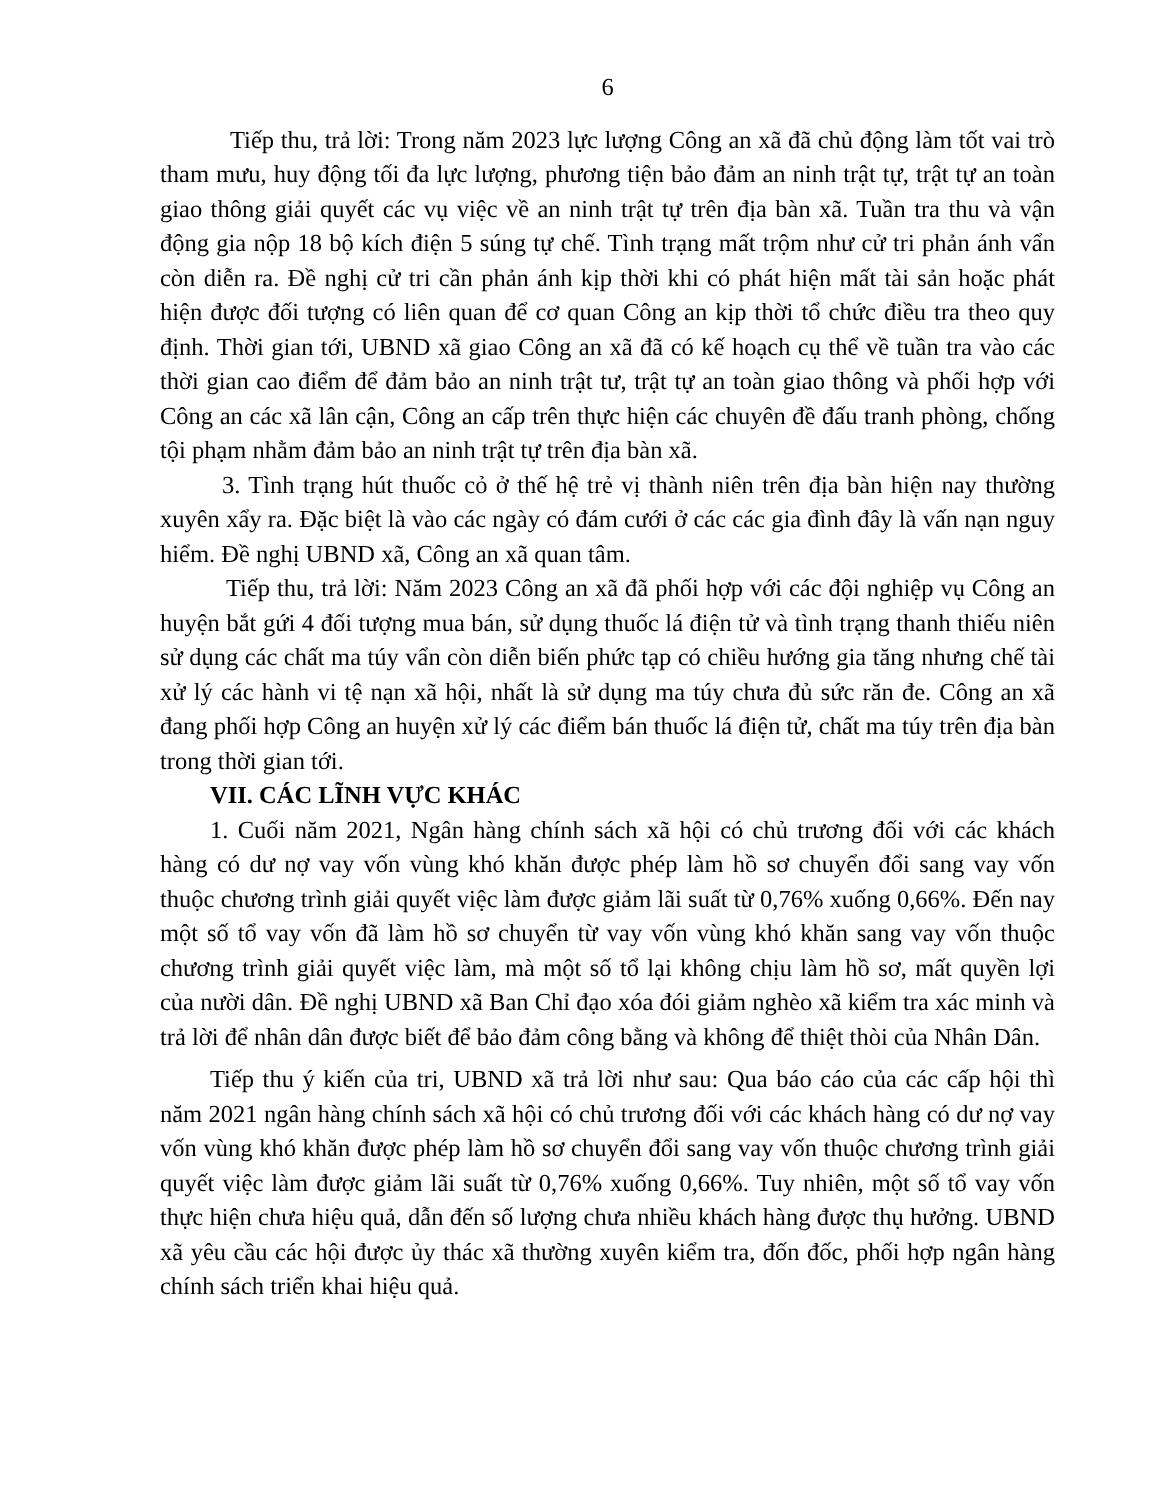6
Tiếp thu, trả lời: Trong năm 2023 lực lượng Công an xã đã chủ động làm tốt vai trò tham mưu, huy động tối đa lực lượng, phương tiện bảo đảm an ninh trật tự, trật tự an toàn giao thông giải quyết các vụ việc về an ninh trật tự trên địa bàn xã. Tuần tra thu và vận động gia nộp 18 bộ kích điện 5 súng tự chế. Tình trạng mất trộm như cử tri phản ánh vẩn còn diễn ra. Đề nghị cử tri cần phản ánh kịp thời khi có phát hiện mất tài sản hoặc phát hiện được đối tượng có liên quan để cơ quan Công an kịp thời tổ chức điều tra theo quy định. Thời gian tới, UBND xã giao Công an xã đã có kế hoạch cụ thể về tuần tra vào các thời gian cao điểm để đảm bảo an ninh trật tư, trật tự an toàn giao thông và phối hợp với Công an các xã lân cận, Công an cấp trên thực hiện các chuyên đề đấu tranh phòng, chống tội phạm nhằm đảm bảo an ninh trật tự trên địa bàn xã.
3. Tình trạng hút thuốc cỏ ở thế hệ trẻ vị thành niên trên địa bàn hiện nay thường xuyên xẩy ra. Đặc biệt là vào các ngày có đám cưới ở các các gia đình đây là vấn nạn nguy hiểm. Đề nghị UBND xã, Công an xã quan tâm.
Tiếp thu, trả lời: Năm 2023 Công an xã đã phối hợp với các đội nghiệp vụ Công an huyện bắt gứi 4 đối tượng mua bán, sử dụng thuốc lá điện tử và tình trạng thanh thiếu niên sử dụng các chất ma túy vẩn còn diễn biến phức tạp có chiều hướng gia tăng nhưng chế tài xử lý các hành vi tệ nạn xã hội, nhất là sử dụng ma túy chưa đủ sức răn đe. Công an xã đang phối hợp Công an huyện xử lý các điểm bán thuốc lá điện tử, chất ma túy trên địa bàn trong thời gian tới.
VII. CÁC LĨNH VỰC KHÁC
1. Cuối năm 2021, Ngân hàng chính sách xã hội có chủ trương đối với các khách hàng có dư nợ vay vốn vùng khó khăn được phép làm hồ sơ chuyển đổi sang vay vốn thuộc chương trình giải quyết việc làm được giảm lãi suất từ 0,76% xuống 0,66%. Đến nay một số tổ vay vốn đã làm hồ sơ chuyển từ vay vốn vùng khó khăn sang vay vốn thuộc chương trình giải quyết việc làm, mà một số tổ lại không chịu làm hồ sơ, mất quyền lợi của nười dân. Đề nghị UBND xã Ban Chỉ đạo xóa đói giảm nghèo xã kiểm tra xác minh và trả lời để nhân dân được biết để bảo đảm công bằng và không để thiệt thòi của Nhân Dân.
Tiếp thu ý kiến của tri, UBND xã trả lời như sau: Qua báo cáo của các cấp hội thì năm 2021 ngân hàng chính sách xã hội có chủ trương đối với các khách hàng có dư nợ vay vốn vùng khó khăn được phép làm hồ sơ chuyển đổi sang vay vốn thuộc chương trình giải quyết việc làm được giảm lãi suất từ 0,76% xuống 0,66%. Tuy nhiên, một số tổ vay vốn thực hiện chưa hiệu quả, dẫn đến số lượng chưa nhiều khách hàng được thụ hưởng. UBND xã yêu cầu các hội được ủy thác xã thường xuyên kiểm tra, đốn đốc, phối hợp ngân hàng chính sách triển khai hiệu quả.